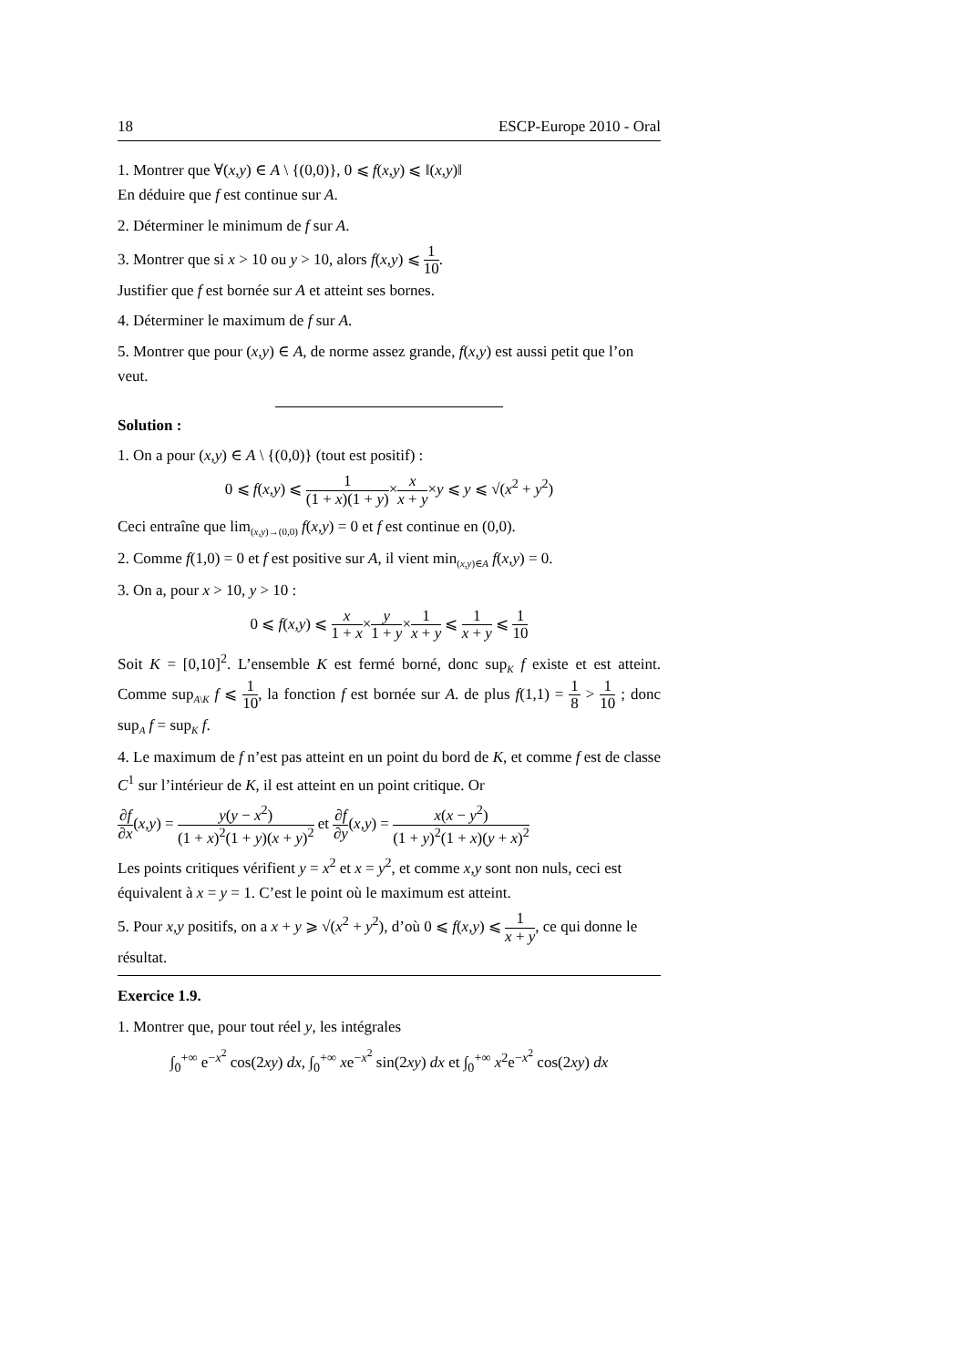18 ESCP-Europe 2010 - Oral
1. Montrer que ∀(x,y) ∈ A \ {(0,0)}, 0 ⩽ f(x,y) ⩽ ‖(x,y)‖
En déduire que f est continue sur A.
2. Déterminer le minimum de f sur A.
3. Montrer que si x > 10 ou y > 10, alors f(x,y) ⩽ 1 10.
Justifier que f est bornée sur A et atteint ses bornes.
4. Déterminer le maximum de f sur A.
5. Montrer que pour (x,y) ∈ A, de norme assez grande, f(x,y) est aussi petit que l’on veut.
Solution :
1. On a pour (x,y) ∈ A \ {(0,0)} (tout est positif) :
0 ⩽ f(x,y) ⩽ 1 (1 + x)(1 + y)×x x + y×y ⩽ y ⩽ √(x<sup>2</sup> + y<sup>2</sup>)
Ceci entraîne que lim<sub>(x,y)→(0,0)</sub> f(x,y) = 0 et f est continue en (0,0).
2. Comme f(1,0) = 0 et f est positive sur A, il vient min<sub>(x,y)∈A</sub> f(x,y) = 0.
3. On a, pour x > 10, y > 10 :
0 ⩽ f(x,y) ⩽ x 1 + x×y 1 + y×1 x + y ⩽ 1 x + y ⩽ 1 10
Soit K = [0,10]<sup>2</sup>. L’ensemble K est fermé borné, donc sup<sub>K</sub> f existe et est atteint. Comme sup<sub>A\K</sub> f ⩽ 1 10, la fonction f est bornée sur A. de plus f(1,1) = 1 8 > 1 10 ; donc sup<sub>A</sub> f = sup<sub>K</sub> f.
4. Le maximum de f n’est pas atteint en un point du bord de K, et comme f est de classe C<sup>1</sup> sur l’intérieur de K, il est atteint en un point critique. Or
∂f ∂x(x,y) = y(y − x<sup>2</sup>) (1 + x)<sup>2</sup>(1 + y)(x + y)<sup>2</sup> et ∂f ∂y(x,y) = x(x − y<sup>2</sup>) (1 + y)<sup>2</sup>(1 + x)(y + x)<sup>2</sup>
Les points critiques vérifient y = x<sup>2</sup> et x = y<sup>2</sup>, et comme x,y sont non nuls, ceci est équivalent à x = y = 1. C’est le point où le maximum est atteint.
5. Pour x,y positifs, on a x + y ⩾ √(x<sup>2</sup> + y<sup>2</sup>), d’où 0 ⩽ f(x,y) ⩽ 1 x + y, ce qui donne le résultat.
Exercice 1.9.
1. Montrer que, pour tout réel y, les intégrales
∫<sub>0</sub><sup>+∞</sup> e<sup>−x<sup>2</sup></sup> cos(2xy) dx, ∫<sub>0</sub><sup>+∞</sup> xe<sup>−x<sup>2</sup></sup> sin(2xy) dx et ∫<sub>0</sub><sup>+∞</sup> x<sup>2</sup>e<sup>−x<sup>2</sup></sup> cos(2xy) dx